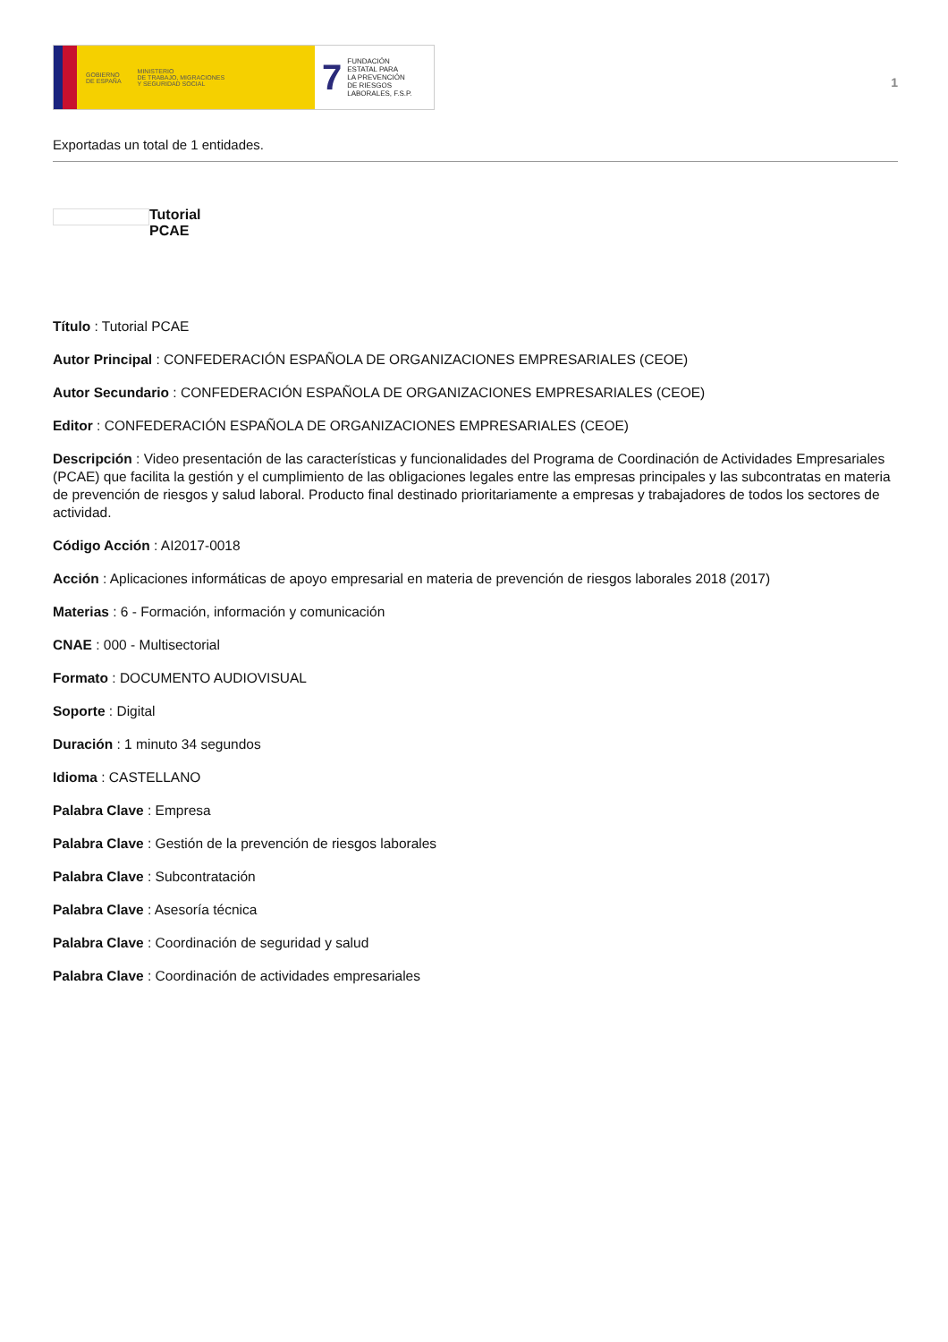GOBIERNO
DE ESPAÑA MINISTERIO
DE TRABAJO, MIGRACIONES
Y SEGURIDAD SOCIAL
7 FUNDACIÓN
ESTATAL PARA
LA PREVENCIÓN
DE RIESGOS
LABORALES, F.S.P.
1
Exportadas un total de 1 entidades.
Tutorial
PCAE
Título : Tutorial PCAE
Autor Principal : CONFEDERACIÓN ESPAÑOLA DE ORGANIZACIONES EMPRESARIALES (CEOE)
Autor Secundario : CONFEDERACIÓN ESPAÑOLA DE ORGANIZACIONES EMPRESARIALES (CEOE)
Editor : CONFEDERACIÓN ESPAÑOLA DE ORGANIZACIONES EMPRESARIALES (CEOE)
Descripción : Video presentación de las características y funcionalidades del Programa de Coordinación de Actividades Empresariales (PCAE) que facilita la gestión y el cumplimiento de las obligaciones legales entre las empresas principales y las subcontratas en materia de prevención de riesgos y salud laboral. Producto final destinado prioritariamente a empresas y trabajadores de todos los sectores de actividad.
Código Acción : AI2017-0018
Acción : Aplicaciones informáticas de apoyo empresarial en materia de prevención de riesgos laborales 2018 (2017)
Materias : 6 - Formación, información y comunicación
CNAE : 000 - Multisectorial
Formato : DOCUMENTO AUDIOVISUAL
Soporte : Digital
Duración : 1 minuto 34 segundos
Idioma : CASTELLANO
Palabra Clave : Empresa
Palabra Clave : Gestión de la prevención de riesgos laborales
Palabra Clave : Subcontratación
Palabra Clave : Asesoría técnica
Palabra Clave : Coordinación de seguridad y salud
Palabra Clave : Coordinación de actividades empresariales